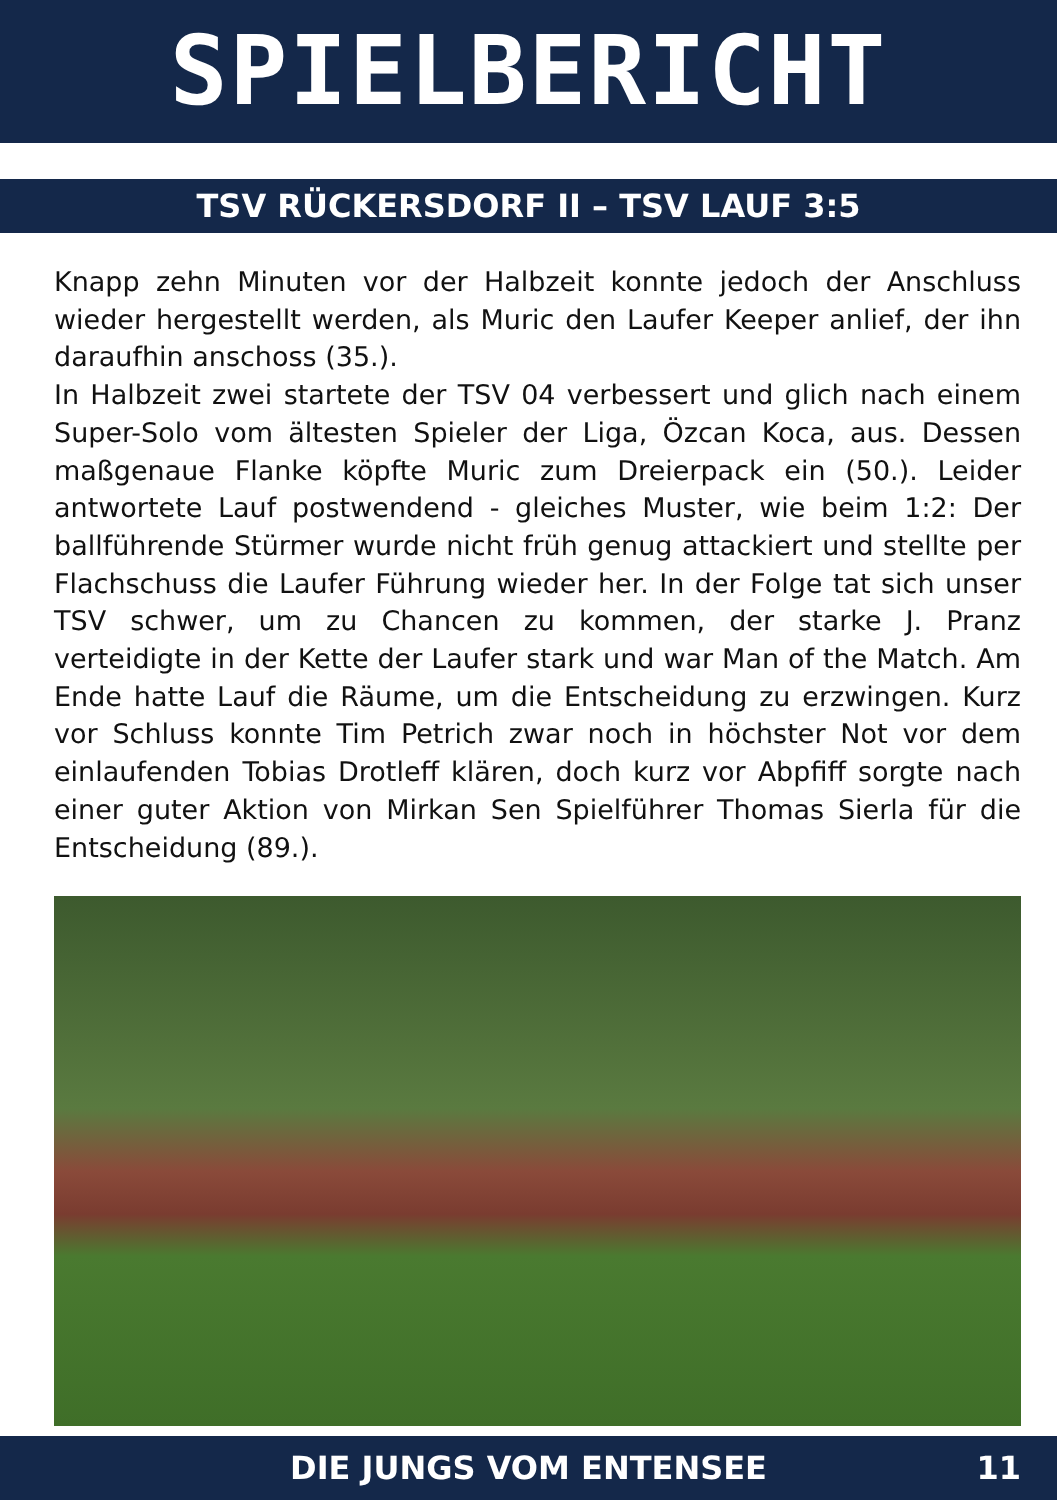SPIELBERICHT
TSV RÜCKERSDORF II – TSV LAUF 3:5
Knapp zehn Minuten vor der Halbzeit konnte jedoch der Anschluss wieder hergestellt werden, als Muric den Laufer Keeper anlief, der ihn daraufhin anschoss (35.).
In Halbzeit zwei startete der TSV 04 verbessert und glich nach einem Super-Solo vom ältesten Spieler der Liga, Özcan Koca, aus. Dessen maßgenaue Flanke köpfte Muric zum Dreierpack ein (50.). Leider antwortete Lauf postwendend - gleiches Muster, wie beim 1:2: Der ballführende Stürmer wurde nicht früh genug attackiert und stellte per Flachschuss die Laufer Führung wieder her. In der Folge tat sich unser TSV schwer, um zu Chancen zu kommen, der starke J. Pranz verteidigte in der Kette der Laufer stark und war Man of the Match. Am Ende hatte Lauf die Räume, um die Entscheidung zu erzwingen. Kurz vor Schluss konnte Tim Petrich zwar noch in höchster Not vor dem einlaufenden Tobias Drotleff klären, doch kurz vor Abpfiff sorgte nach einer guter Aktion von Mirkan Sen Spielführer Thomas Sierla für die Entscheidung (89.).
DIE JUNGS VOM ENTENSEE 11